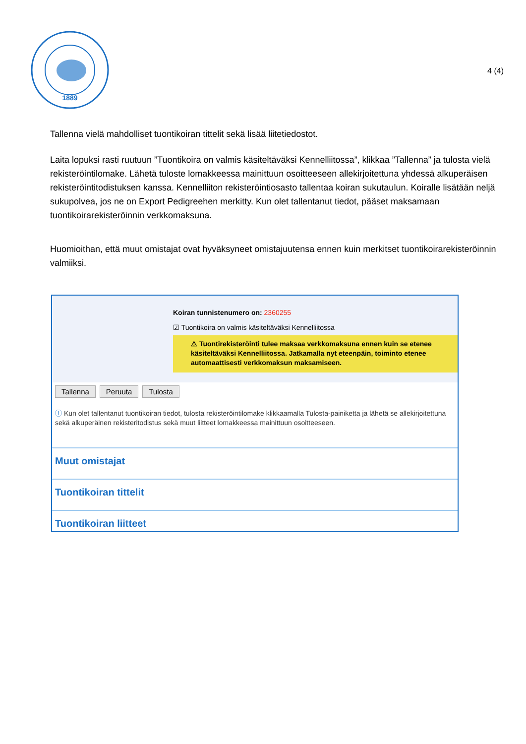1889
4 (4)
Tallenna vielä mahdolliset tuontikoiran tittelit sekä lisää liitetiedostot.
Laita lopuksi rasti ruutuun ”Tuontikoira on valmis käsiteltäväksi Kennelliitossa”, klikkaa ”Tallenna” ja tulosta vielä rekisteröintilomake. Lähetä tuloste lomakkeessa mainittuun osoitteeseen allekirjoitettuna yhdessä alkuperäisen rekisteröintitodistuksen kanssa. Kennelliiton rekisteröintiosasto tallentaa koiran sukutaulun. Koiralle lisätään neljä sukupolvea, jos ne on Export Pedigreehen merkitty. Kun olet tallentanut tiedot, pääset maksamaan tuontikoirarekisteröinnin verkkomaksuna.
Huomioithan, että muut omistajat ovat hyväksyneet omistajuutensa ennen kuin merkitset tuontikoirarekisteröinnin valmiiksi.
Koiran tunnistenumero on: 2360255
☑ Tuontikoira on valmis käsiteltäväksi Kennelliitossa
⚠ Tuontirekisteröinti tulee maksaa verkkomaksuna ennen kuin se etenee käsiteltäväksi Kennelliitossa. Jatkamalla nyt eteenpäin, toiminto etenee automaattisesti verkkomaksun maksamiseen.
Tallenna Peruuta Tulosta
ⓘ Kun olet tallentanut tuontikoiran tiedot, tulosta rekisteröintilomake klikkaamalla Tulosta-painiketta ja lähetä se allekirjoitettuna sekä alkuperäinen rekisteritodistus sekä muut liitteet lomakkeessa mainittuun osoitteeseen.
Muut omistajat
Tuontikoiran tittelit
Tuontikoiran liitteet